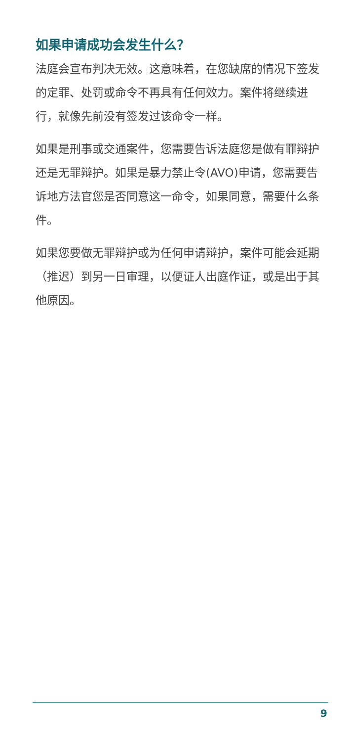如果申请成功会发生什么？
法庭会宣布判决无效。这意味着，在您缺席的情况下签发的定罪、处罚或命令不再具有任何效力。案件将继续进行，就像先前没有签发过该命令一样。
如果是刑事或交通案件，您需要告诉法庭您是做有罪辩护还是无罪辩护。如果是暴力禁止令(AVO)申请，您需要告诉地方法官您是否同意这一命令，如果同意，需要什么条件。
如果您要做无罪辩护或为任何申请辩护，案件可能会延期（推迟）到另一日审理，以便证人出庭作证，或是出于其他原因。
9